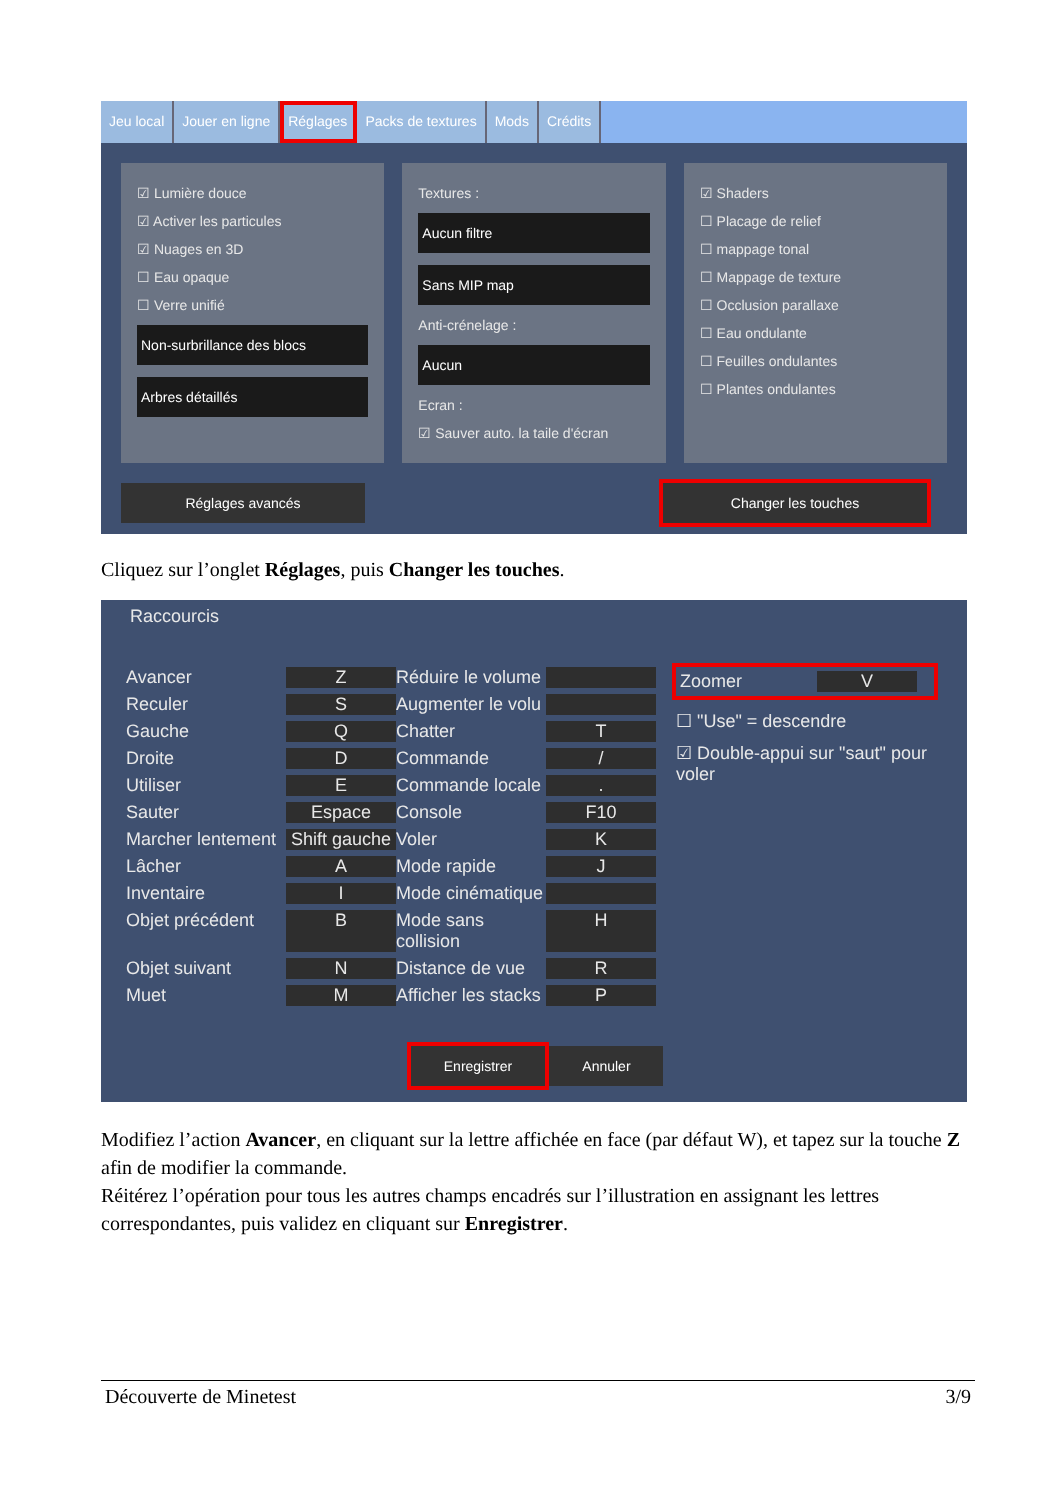Jeu local Jouer en ligne Réglages Packs de textures Mods Crédits
☑ Lumière douce
☑ Activer les particules
☑ Nuages en 3D
☐ Eau opaque
☐ Verre unifié
Non-surbrillance des blocs
Arbres détaillés
Textures :
Aucun filtre
Sans MIP map
Anti-crénelage :
Aucun
Ecran :
☑ Sauver auto. la taile d'écran
☑ Shaders
☐ Placage de relief
☐ mappage tonal
☐ Mappage de texture
☐ Occlusion parallaxe
☐ Eau ondulante
☐ Feuilles ondulantes
☐ Plantes ondulantes
Réglages avancés Changer les touches
Cliquez sur l’onglet Réglages, puis Changer les touches.
Raccourcis
Avancer Z Réduire le volume Reculer S Augmenter le volu Gauche Q Chatter T Droite D Commande / Utiliser E Commande locale. Sauter Espace Console F10 Marcher lentement Shift gauche Voler K Lâcher A Mode rapide J Inventaire I Mode cinématique Objet précédent B Mode sans collision H Objet suivant N Distance de vue R Muet M Afficher les stacks P
Zoomer V
☐ "Use" = descendre
☑ Double-appui sur "saut" pour voler
Enregistrer Annuler
Modifiez l’action Avancer, en cliquant sur la lettre affichée en face (par défaut W), et tapez sur la touche Z afin de modifier la commande.
Réitérez l’opération pour tous les autres champs encadrés sur l’illustration en assignant les lettres correspondantes, puis validez en cliquant sur Enregistrer.
Découverte de Minetest 3/9